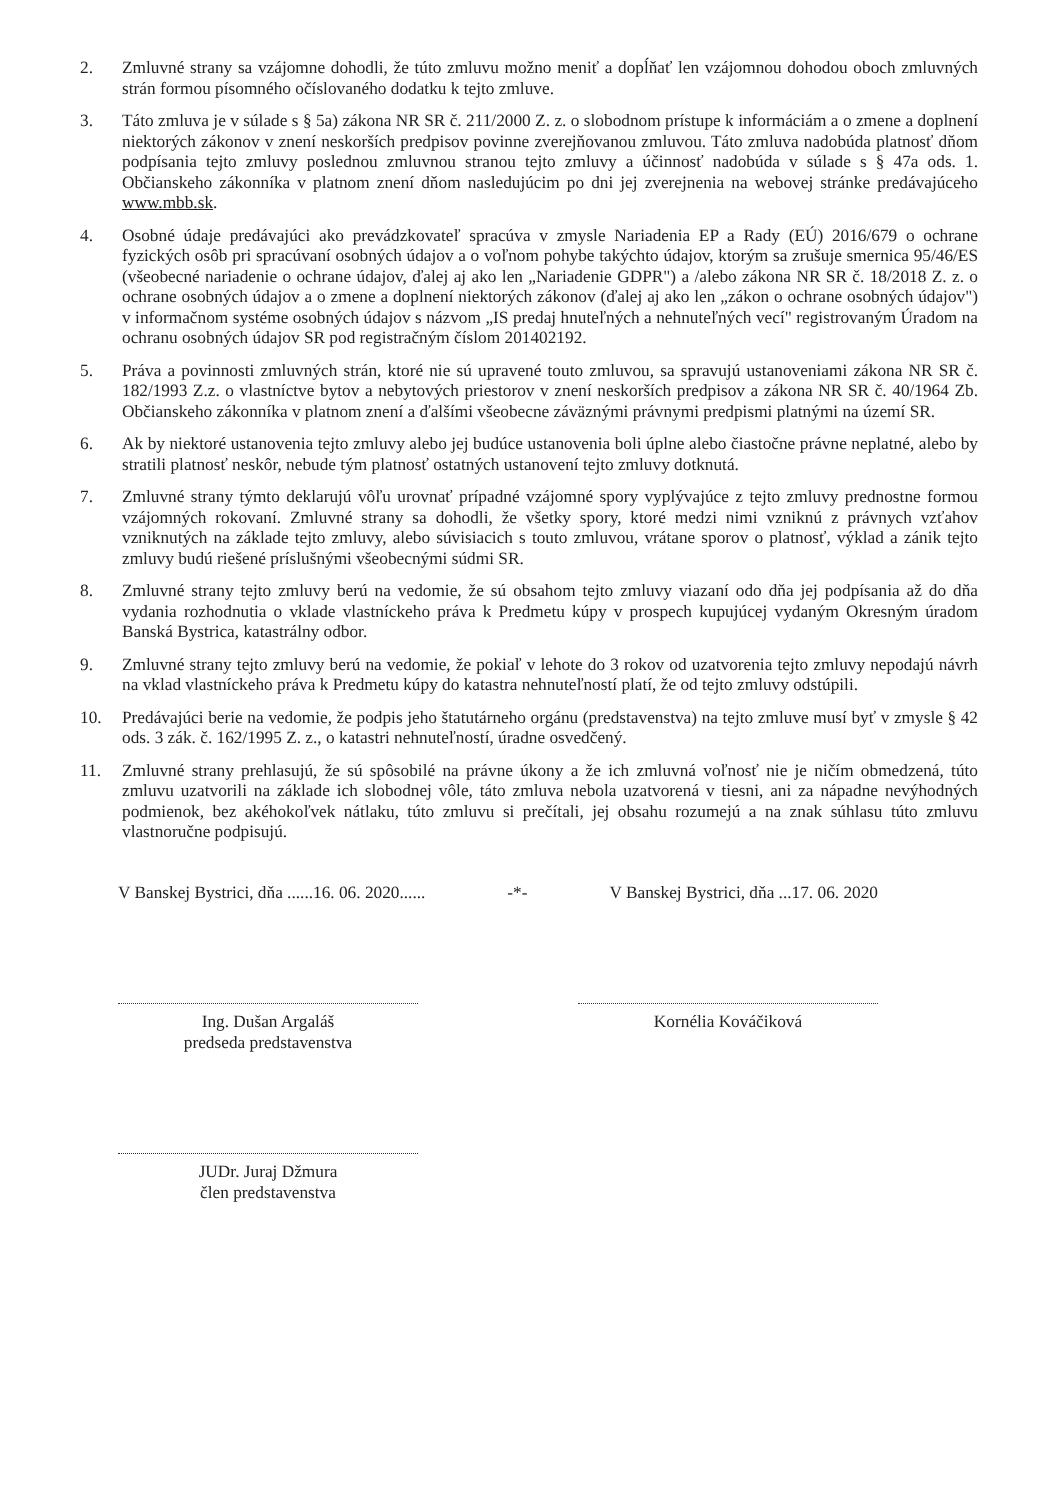2. Zmluvné strany sa vzájomne dohodli, že túto zmluvu možno meniť a dopĺňať len vzájomnou dohodou oboch zmluvných strán formou písomného očíslovaného dodatku k tejto zmluve.
3. Táto zmluva je v súlade s § 5a) zákona NR SR č. 211/2000 Z. z. o slobodnom prístupe k informáciám a o zmene a doplnení niektorých zákonov v znení neskorších predpisov povinne zverejňovanou zmluvou. Táto zmluva nadobúda platnosť dňom podpísania tejto zmluvy poslednou zmluvnou stranou tejto zmluvy a účinnosť nadobúda v súlade s § 47a ods. 1. Občianskeho zákonníka v platnom znení dňom nasledujúcim po dni jej zverejnenia na webovej stránke predávajúceho www.mbb.sk.
4. Osobné údaje predávajúci ako prevádzkovateľ spracúva v zmysle Nariadenia EP a Rady (EÚ) 2016/679 o ochrane fyzických osôb pri spracúvaní osobných údajov a o voľnom pohybe takýchto údajov, ktorým sa zrušuje smernica 95/46/ES (všeobecné nariadenie o ochrane údajov, ďalej aj ako len „Nariadenie GDPR") a /alebo zákona NR SR č. 18/2018 Z. z. o ochrane osobných údajov a o zmene a doplnení niektorých zákonov (ďalej aj ako len „zákon o ochrane osobných údajov") v informačnom systéme osobných údajov s názvom „IS predaj hnuteľných a nehnuteľných vecí" registrovaným Úradom na ochranu osobných údajov SR pod registračným číslom 201402192.
5. Práva a povinnosti zmluvných strán, ktoré nie sú upravené touto zmluvou, sa spravujú ustanoveniami zákona NR SR č. 182/1993 Z.z. o vlastníctve bytov a nebytových priestorov v znení neskorších predpisov a zákona NR SR č. 40/1964 Zb. Občianskeho zákonníka v platnom znení a ďalšími všeobecne záväznými právnymi predpismi platnými na území SR.
6. Ak by niektoré ustanovenia tejto zmluvy alebo jej budúce ustanovenia boli úplne alebo čiastočne právne neplatné, alebo by stratili platnosť neskôr, nebude tým platnosť ostatných ustanovení tejto zmluvy dotknutá.
7. Zmluvné strany týmto deklarujú vôľu urovnať prípadné vzájomné spory vyplývajúce z tejto zmluvy prednostne formou vzájomných rokovaní. Zmluvné strany sa dohodli, že všetky spory, ktoré medzi nimi vzniknú z právnych vzťahov vzniknutých na základe tejto zmluvy, alebo súvisiacich s touto zmluvou, vrátane sporov o platnosť, výklad a zánik tejto zmluvy budú riešené príslušnými všeobecnými súdmi SR.
8. Zmluvné strany tejto zmluvy berú na vedomie, že sú obsahom tejto zmluvy viazaní odo dňa jej podpísania až do dňa vydania rozhodnutia o vklade vlastníckeho práva k Predmetu kúpy v prospech kupujúcej vydaným Okresným úradom Banská Bystrica, katastrálny odbor.
9. Zmluvné strany tejto zmluvy berú na vedomie, že pokiaľ v lehote do 3 rokov od uzatvorenia tejto zmluvy nepodajú návrh na vklad vlastníckeho práva k Predmetu kúpy do katastra nehnuteľností platí, že od tejto zmluvy odstúpili.
10. Predávajúci berie na vedomie, že podpis jeho štatutárneho orgánu (predstavenstva) na tejto zmluve musí byť v zmysle § 42 ods. 3 zák. č. 162/1995 Z. z., o katastri nehnuteľností, úradne osvedčený.
11. Zmluvné strany prehlasujú, že sú spôsobilé na právne úkony a že ich zmluvná voľnosť nie je ničím obmedzená, túto zmluvu uzatvorili na základe ich slobodnej vôle, táto zmluva nebola uzatvorená v tiesni, ani za nápadne nevýhodných podmienok, bez akéhokoľvek nátlaku, túto zmluvu si prečítali, jej obsahu rozumejú a na znak súhlasu túto zmluvu vlastnoručne podpisujú.
V Banskej Bystrici, dňa ......16. 06. 2020......
-*- V Banskej Bystrici, dňa ...17. 06. 2020
Ing. Dušan Argaláš
predseda predstavenstva
Kornélia Kováčiková
JUDr. Juraj Džmura
člen predstavenstva